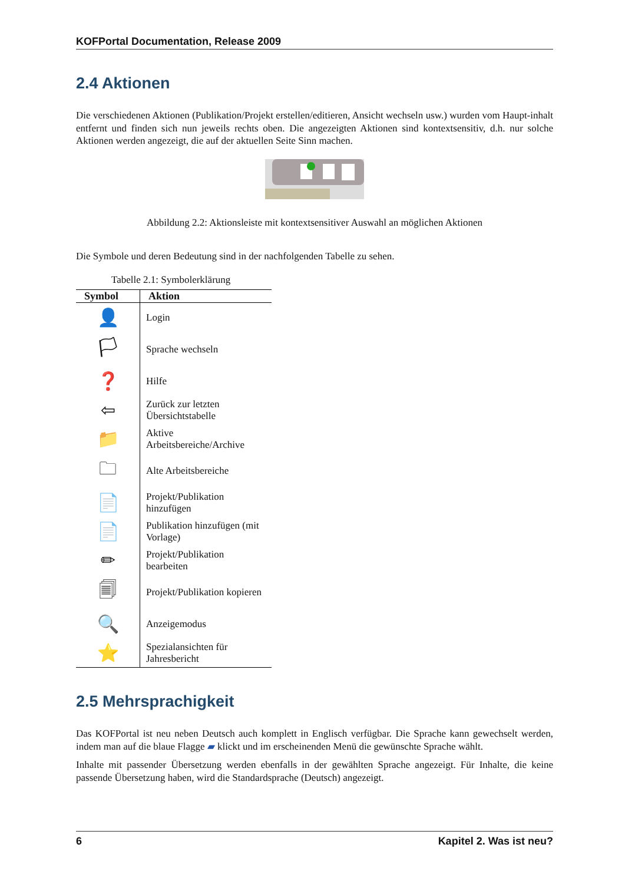KOFPortal Documentation, Release 2009
2.4 Aktionen
Die verschiedenen Aktionen (Publikation/Projekt erstellen/editieren, Ansicht wechseln usw.) wurden vom Haupt-inhalt entfernt und finden sich nun jeweils rechts oben. Die angezeigten Aktionen sind kontextsensitiv, d.h. nur solche Aktionen werden angezeigt, die auf der aktuellen Seite Sinn machen.
Abbildung 2.2: Aktionsleiste mit kontextsensitiver Auswahl an möglichen Aktionen
Die Symbole und deren Bedeutung sind in der nachfolgenden Tabelle zu sehen.
Tabelle 2.1: Symbolerklärung
| Symbol | Aktion |
| --- | --- |
| 👤 | Login |
| 🏳 | Sprache wechseln |
| ❓ | Hilfe |
| ⇦ | Zurück zur letzten Übersichtstabelle |
| 📁 | Aktive Arbeitsbereiche/Archive |
| 🗀 | Alte Arbeitsbereiche |
| 📄 | Projekt/Publikation hinzufügen |
| 📄 | Publikation hinzufügen (mit Vorlage) |
| ✏ | Projekt/Publikation bearbeiten |
| 🗐 | Projekt/Publikation kopieren |
| 🔍 | Anzeigemodus |
| ⭐ | Spezialansichten für Jahresbericht |
2.5 Mehrsprachigkeit
Das KOFPortal ist neu neben Deutsch auch komplett in Englisch verfügbar. Die Sprache kann gewechselt werden, indem man auf die blaue Flagge ▰ klickt und im erscheinenden Menü die gewünschte Sprache wählt.
Inhalte mit passender Übersetzung werden ebenfalls in der gewählten Sprache angezeigt. Für Inhalte, die keine passende Übersetzung haben, wird die Standardsprache (Deutsch) angezeigt.
6 Kapitel 2. Was ist neu?